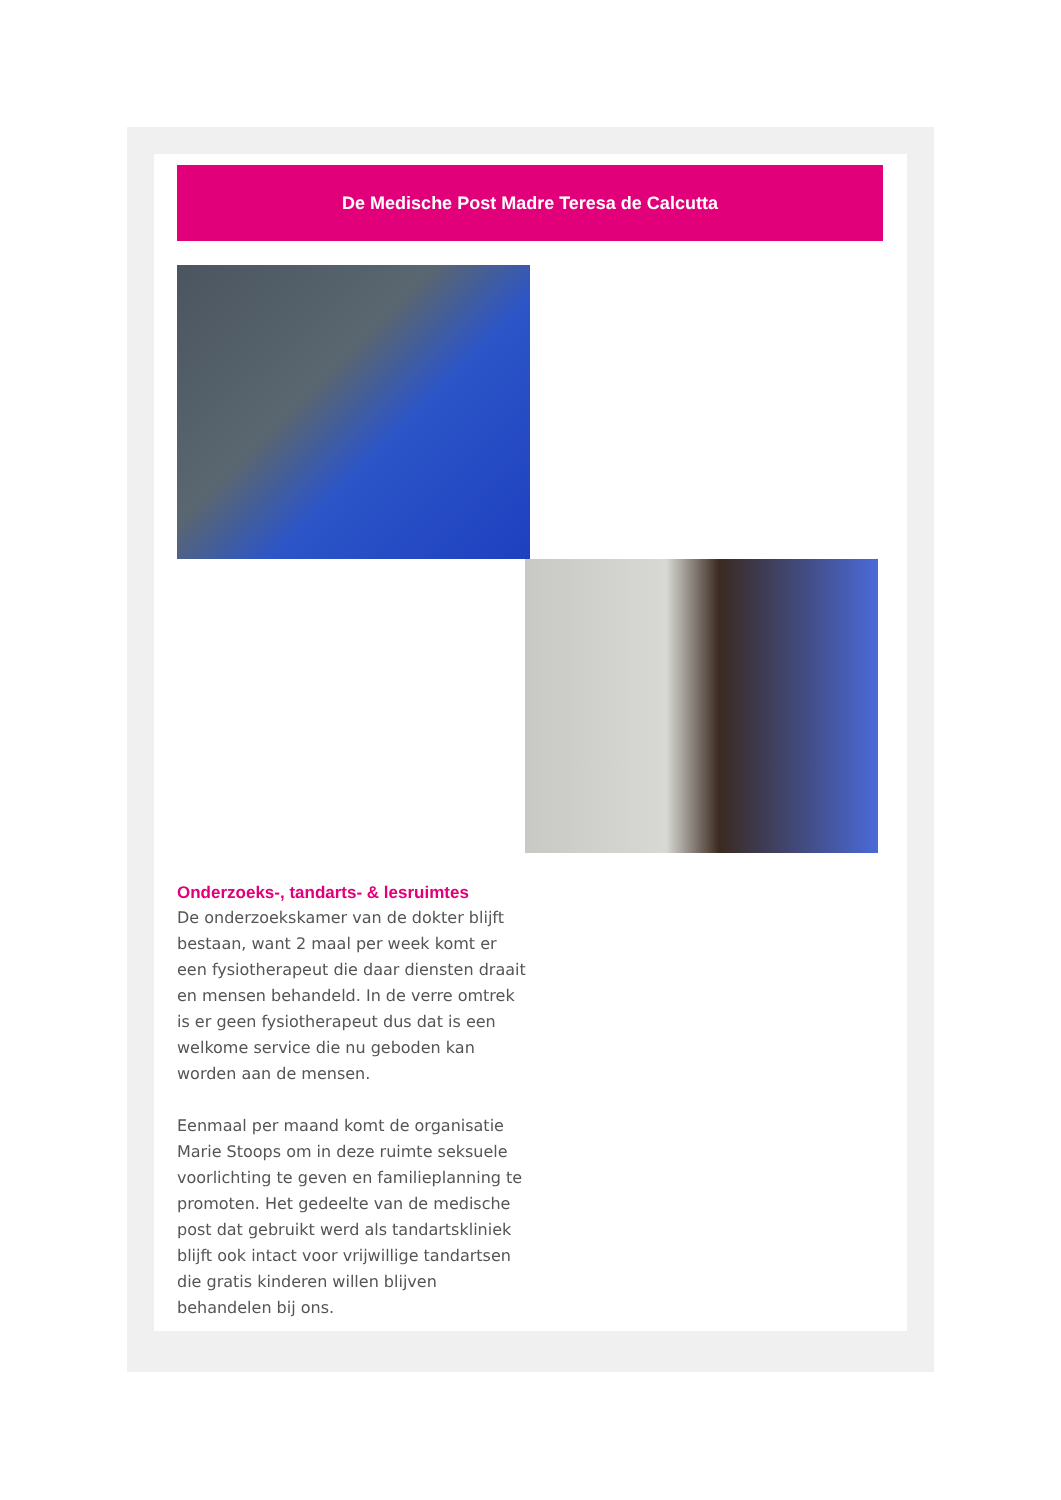De Medische Post Madre Teresa de Calcutta
Onderzoeks-, tandarts- & lesruimtes
De onderzoekskamer van de dokter blijft bestaan, want 2 maal per week komt er een fysiotherapeut die daar diensten draait en mensen behandeld. In de verre omtrek is er geen fysiotherapeut dus dat is een welkome service die nu geboden kan worden aan de mensen.
Eenmaal per maand komt de organisatie Marie Stoops om in deze ruimte seksuele voorlichting te geven en familieplanning te promoten. Het gedeelte van de medische post dat gebruikt werd als tandartskliniek blijft ook intact voor vrijwillige tandartsen die gratis kinderen willen blijven behandelen bij ons.